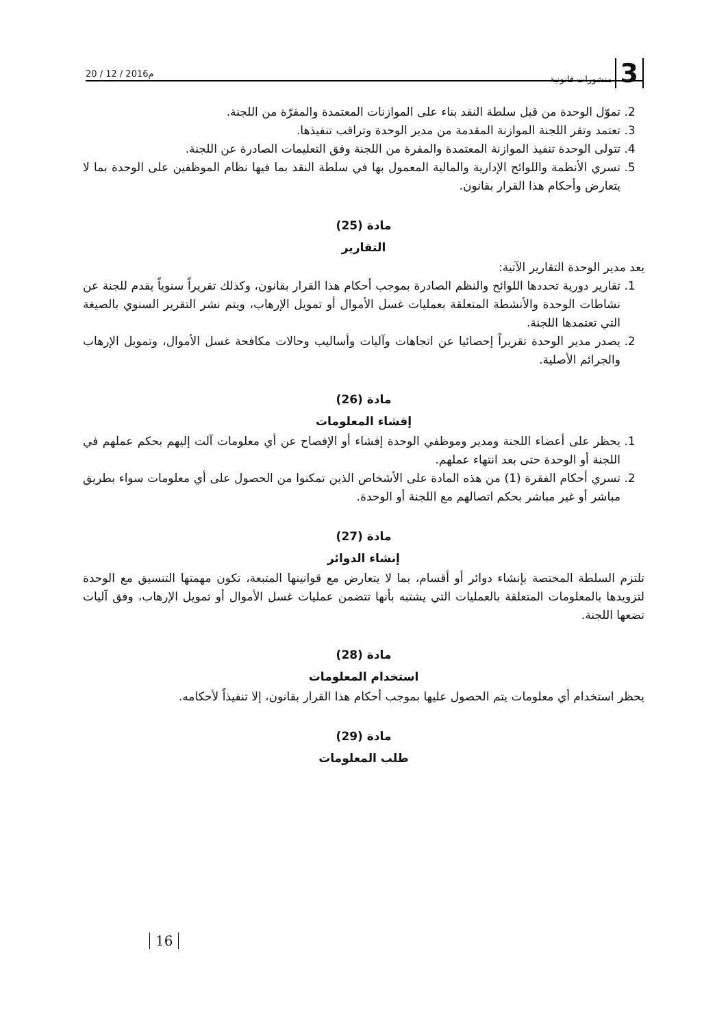3 منشورات قانونية
20 / 12 / 2016م
2. تموّل الوحدة من قبل سلطة النقد بناء على الموازنات المعتمدة والمقرّة من اللجنة.
3. تعتمد وتقر اللجنة الموازنة المقدمة من مدير الوحدة وتراقب تنفيذها.
4. تتولى الوحدة تنفيذ الموازنة المعتمدة والمقرة من اللجنة وفق التعليمات الصادرة عن اللجنة.
5. تسري الأنظمة واللوائح الإدارية والمالية المعمول بها في سلطة النقد بما فيها نظام الموظفين على الوحدة بما لا يتعارض وأحكام هذا القرار بقانون.
مادة (25)
التقارير
يعد مدير الوحدة التقارير الآتية:
1. تقارير دورية تحددها اللوائح والنظم الصادرة بموجب أحكام هذا القرار بقانون، وكذلك تقريراً سنوياً يقدم للجنة عن نشاطات الوحدة والأنشطة المتعلقة بعمليات غسل الأموال أو تمويل الإرهاب، ويتم نشر التقرير السنوي بالصيغة التي تعتمدها اللجنة.
2. يصدر مدير الوحدة تقريراً إحصائيا عن اتجاهات وآليات وأساليب وحالات مكافحة غسل الأموال، وتمويل الإرهاب والجرائم الأصلية.
مادة (26)
إفشاء المعلومات
1. يحظر على أعضاء اللجنة ومدير وموظفي الوحدة إفشاء أو الإفصاح عن أي معلومات آلت إليهم بحكم عملهم في اللجنة أو الوحدة حتى بعد انتهاء عملهم.
2. تسري أحكام الفقرة (1) من هذه المادة على الأشخاص الذين تمكنوا من الحصول على أي معلومات سواء بطريق مباشر أو غير مباشر بحكم اتصالهم مع اللجنة أو الوحدة.
مادة (27)
إنشاء الدوائر
تلتزم السلطة المختصة بإنشاء دوائر أو أقسام، بما لا يتعارض مع قوانينها المتبعة، تكون مهمتها التنسيق مع الوحدة لتزويدها بالمعلومات المتعلقة بالعمليات التي يشتبه بأنها تتضمن عمليات غسل الأموال أو تمويل الإرهاب، وفق آليات تضعها اللجنة.
مادة (28)
استخدام المعلومات
يحظر استخدام أي معلومات يتم الحصول عليها بموجب أحكام هذا القرار بقانون، إلا تنفيذاً لأحكامه.
مادة (29)
طلب المعلومات
16